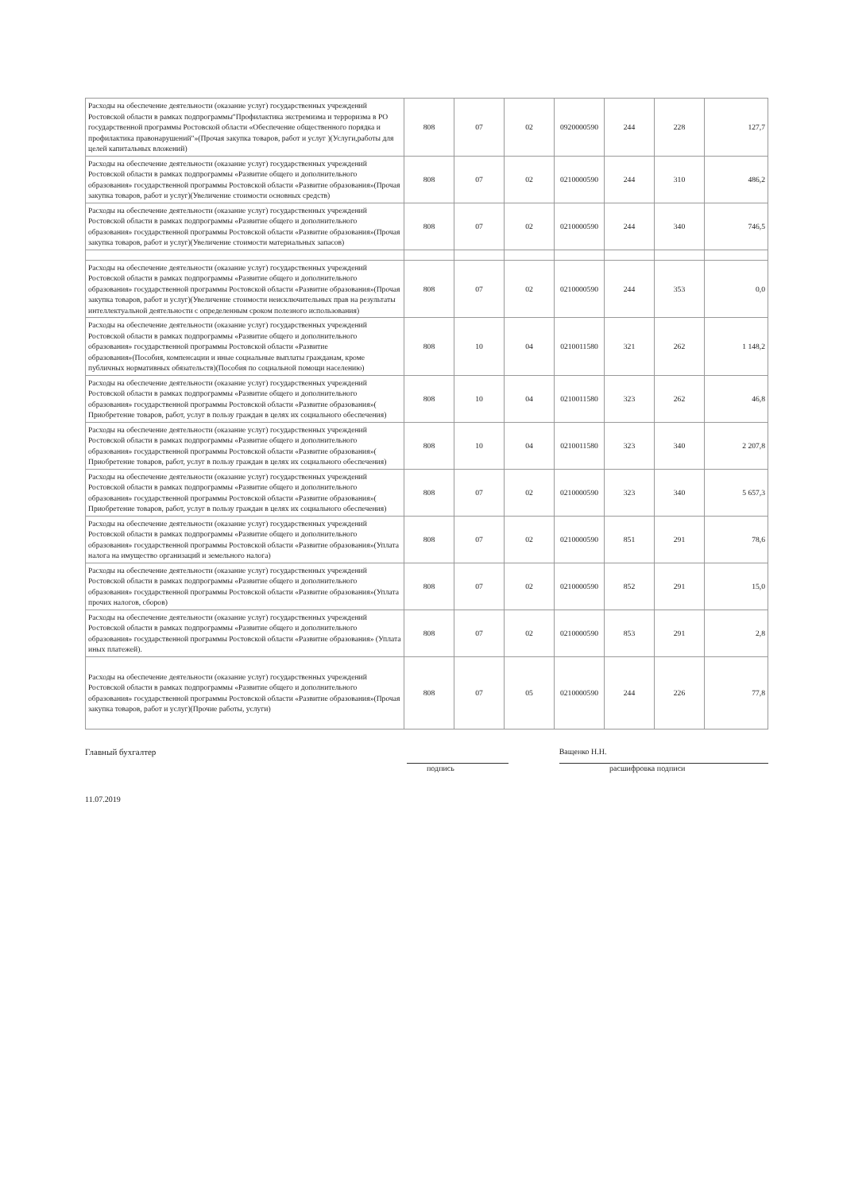| Расходы на обеспечение деятельности (оказание услуг) государственных учреждений Ростовской области в рамках подпрограммы"Профилактика экстремизма и терроризма в РО государственной программы Ростовской области «Обеспечение общественного порядка и профилактика правонарушений"»(Прочая закупка товаров, работ и услуг )(Услуги,работы для целей капитальных вложений) | 808 | 07 | 02 | 0920000590 | 244 | 228 | 127,7 |
| Расходы на обеспечение деятельности (оказание услуг) государственных учреждений Ростовской области в рамках подпрограммы «Развитие общего и дополнительного образования» государственной программы Ростовской области «Развитие образования»(Прочая закупка товаров, работ и услуг)(Увеличение стоимости основных средств) | 808 | 07 | 02 | 0210000590 | 244 | 310 | 486,2 |
| Расходы на обеспечение деятельности (оказание услуг) государственных учреждений Ростовской области в рамках подпрограммы «Развитие общего и дополнительного образования» государственной программы Ростовской области «Развитие образования»(Прочая закупка товаров, работ и услуг)(Увеличение стоимости материальных запасов) | 808 | 07 | 02 | 0210000590 | 244 | 340 | 746,5 |
| Расходы на обеспечение деятельности (оказание услуг) государственных учреждений Ростовской области в рамках подпрограммы «Развитие общего и дополнительного образования» государственной программы Ростовской области «Развитие образования»(Прочая закупка товаров, работ и услуг)(Увеличение стоимости неисключительных прав на результаты интеллектуальной деятельности с определенным сроком полезного использования) | 808 | 07 | 02 | 0210000590 | 244 | 353 | 0,0 |
| Расходы на обеспечение деятельности (оказание услуг) государственных учреждений Ростовской области в рамках подпрограммы «Развитие общего и дополнительного образования» государственной программы Ростовской области «Развитие образования»(Пособия, компенсации и иные социальные выплаты гражданам, кроме публичных нормативных обязательств)(Пособия по социальной помощи населению) | 808 | 10 | 04 | 0210011580 | 321 | 262 | 1 148,2 |
| Расходы на обеспечение деятельности (оказание услуг) государственных учреждений Ростовской области в рамках подпрограммы «Развитие общего и дополнительного образования» государственной программы Ростовской области «Развитие образования»( Приобретение товаров, работ, услуг в пользу граждан в целях их социального обеспечения) | 808 | 10 | 04 | 0210011580 | 323 | 262 | 46,8 |
| Расходы на обеспечение деятельности (оказание услуг) государственных учреждений Ростовской области в рамках подпрограммы «Развитие общего и дополнительного образования» государственной программы Ростовской области «Развитие образования»( Приобретение товаров, работ, услуг в пользу граждан в целях их социального обеспечения) | 808 | 10 | 04 | 0210011580 | 323 | 340 | 2 207,8 |
| Расходы на обеспечение деятельности (оказание услуг) государственных учреждений Ростовской области в рамках подпрограммы «Развитие общего и дополнительного образования» государственной программы Ростовской области «Развитие образования»( Приобретение товаров, работ, услуг в пользу граждан в целях их социального обеспечения) | 808 | 07 | 02 | 0210000590 | 323 | 340 | 5 657,3 |
| Расходы на обеспечение деятельности (оказание услуг) государственных учреждений Ростовской области в рамках подпрограммы «Развитие общего и дополнительного образования» государственной программы Ростовской области «Развитие образования»(Уплата налога на имущество организаций и земельного налога) | 808 | 07 | 02 | 0210000590 | 851 | 291 | 78,6 |
| Расходы на обеспечение деятельности (оказание услуг) государственных учреждений Ростовской области в рамках подпрограммы «Развитие общего и дополнительного образования» государственной программы Ростовской области «Развитие образования»(Уплата прочих налогов, сборов) | 808 | 07 | 02 | 0210000590 | 852 | 291 | 15,0 |
| Расходы на обеспечение деятельности (оказание услуг) государственных учреждений Ростовской области в рамках подпрограммы «Развитие общего и дополнительного образования» государственной программы Ростовской области «Развитие образования» (Уплата иных платежей). | 808 | 07 | 02 | 0210000590 | 853 | 291 | 2,8 |
| Расходы на обеспечение деятельности (оказание услуг) государственных учреждений Ростовской области в рамках подпрограммы «Развитие общего и дополнительного образования» государственной программы Ростовской области «Развитие образования»(Прочая закупка товаров, работ и услуг)(Прочие работы, услуги) | 808 | 07 | 05 | 0210000590 | 244 | 226 | 77,8 |
Главный бухгалтер Ващенко Н.Н.
подпись расшифровка подписи
11.07.2019